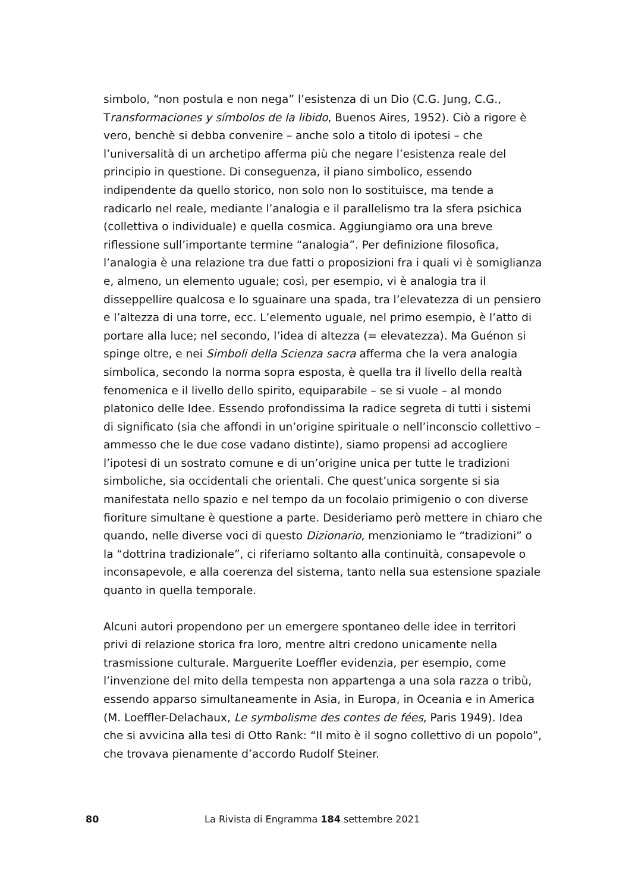simbolo, “non postula e non nega” l’esistenza di un Dio (C.G. Jung, C.G., Transformaciones y símbolos de la libido, Buenos Aires, 1952). Ciò a rigore è vero, benchè si debba convenire – anche solo a titolo di ipotesi – che l’universalità di un archetipo afferma più che negare l’esistenza reale del principio in questione. Di conseguenza, il piano simbolico, essendo indipendente da quello storico, non solo non lo sostituisce, ma tende a radicarlo nel reale, mediante l’analogia e il parallelismo tra la sfera psichica (collettiva o individuale) e quella cosmica. Aggiungiamo ora una breve riflessione sull’importante termine “analogia”. Per definizione filosofica, l’analogia è una relazione tra due fatti o proposizioni fra i quali vi è somiglianza e, almeno, un elemento uguale; così, per esempio, vi è analogia tra il disseppellire qualcosa e lo sguainare una spada, tra l’elevatezza di un pensiero e l’altezza di una torre, ecc. L’elemento uguale, nel primo esempio, è l’atto di portare alla luce; nel secondo, l’idea di altezza (= elevatezza). Ma Guénon si spinge oltre, e nei Simboli della Scienza sacra afferma che la vera analogia simbolica, secondo la norma sopra esposta, è quella tra il livello della realtà fenomenica e il livello dello spirito, equiparabile – se si vuole – al mondo platonico delle Idee. Essendo profondissima la radice segreta di tutti i sistemi di significato (sia che affondi in un’origine spirituale o nell’inconscio collettivo – ammesso che le due cose vadano distinte), siamo propensi ad accogliere l’ipotesi di un sostrato comune e di un’origine unica per tutte le tradizioni simboliche, sia occidentali che orientali. Che quest’unica sorgente si sia manifestata nello spazio e nel tempo da un focolaio primigenio o con diverse fioriture simultane è questione a parte. Desideriamo però mettere in chiaro che quando, nelle diverse voci di questo Dizionario, menzioniamo le “tradizioni” o la “dottrina tradizionale”, ci riferiamo soltanto alla continuità, consapevole o inconsapevole, e alla coerenza del sistema, tanto nella sua estensione spaziale quanto in quella temporale.
Alcuni autori propendono per un emergere spontaneo delle idee in territori privi di relazione storica fra loro, mentre altri credono unicamente nella trasmissione culturale. Marguerite Loeffler evidenzia, per esempio, come l’invenzione del mito della tempesta non appartenga a una sola razza o tribù, essendo apparso simultaneamente in Asia, in Europa, in Oceania e in America (M. Loeffler-Delachaux, Le symbolisme des contes de fées, Paris 1949). Idea che si avvicina alla tesi di Otto Rank: “Il mito è il sogno collettivo di un popolo”, che trovava pienamente d’accordo Rudolf Steiner.
80 La Rivista di Engramma 184 settembre 2021